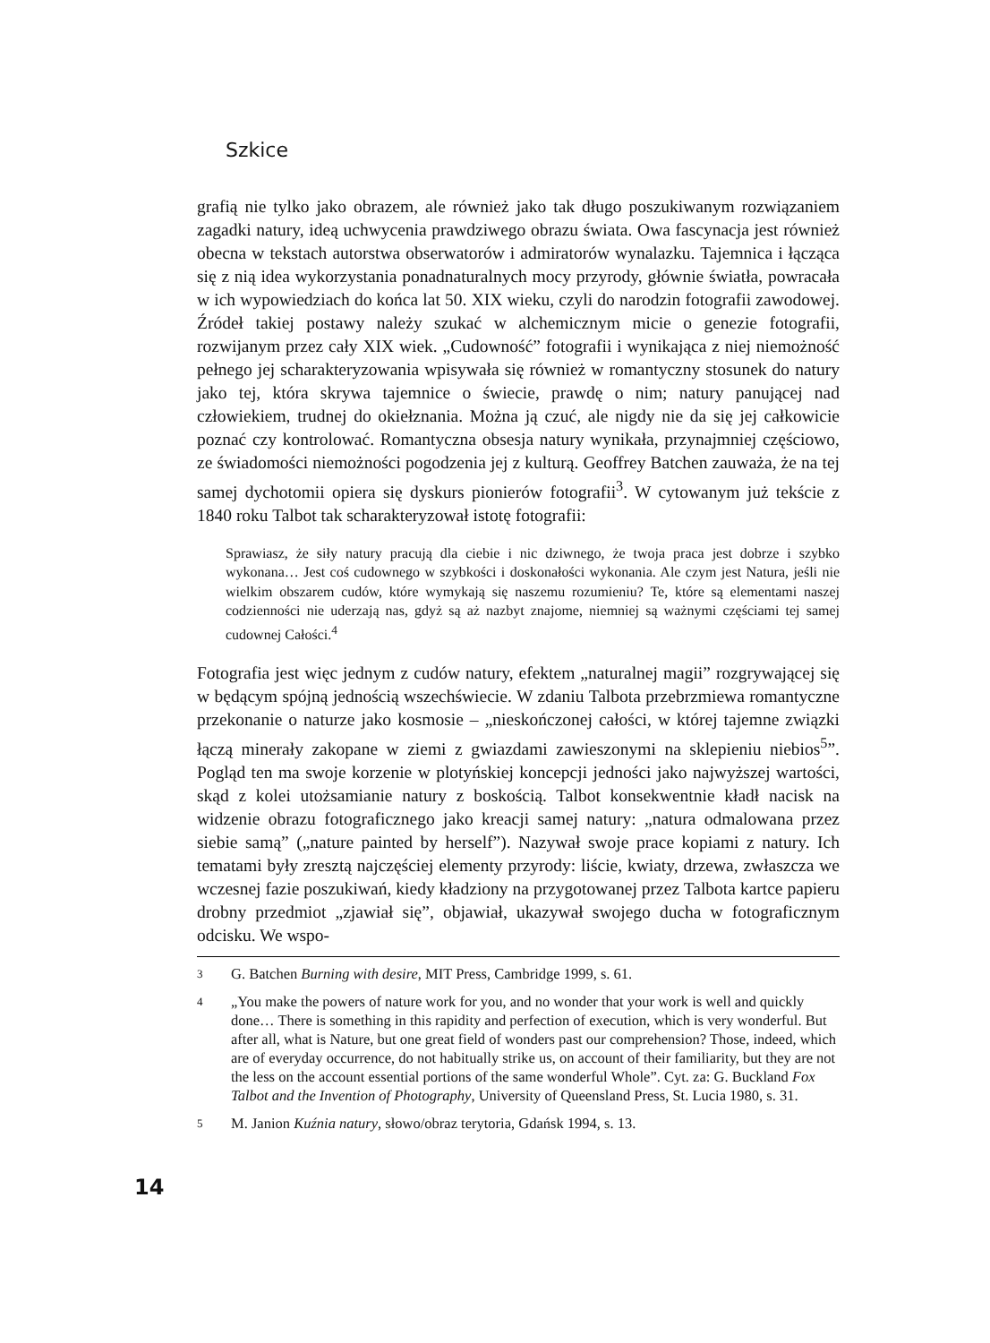Szkice
grafią nie tylko jako obrazem, ale również jako tak długo poszukiwanym rozwiązaniem zagadki natury, ideą uchwycenia prawdziwego obrazu świata. Owa fascynacja jest również obecna w tekstach autorstwa obserwatorów i admiratorów wynalazku. Tajemnica i łącząca się z nią idea wykorzystania ponadnaturalnych mocy przyrody, głównie światła, powracała w ich wypowiedziach do końca lat 50. XIX wieku, czyli do narodzin fotografii zawodowej. Źródeł takiej postawy należy szukać w alchemicznym micie o genezie fotografii, rozwijanym przez cały XIX wiek. „Cudowność” fotografii i wynikająca z niej niemożność pełnego jej scharakteryzowania wpisywała się również w romantyczny stosunek do natury jako tej, która skrywa tajemnice o świecie, prawdę o nim; natury panującej nad człowiekiem, trudnej do okiełznania. Można ją czuć, ale nigdy nie da się jej całkowicie poznać czy kontrolować. Romantyczna obsesja natury wynikała, przynajmniej częściowo, ze świadomości niemożności pogodzenia jej z kulturą. Geoffrey Batchen zauważa, że na tej samej dychotomii opiera się dyskurs pionierów fotografii<sup>3</sup>. W cytowanym już tekście z 1840 roku Talbot tak scharakteryzował istotę fotografii:
Sprawiasz, że siły natury pracują dla ciebie i nic dziwnego, że twoja praca jest dobrze i szybko wykonana… Jest coś cudownego w szybkości i doskonałości wykonania. Ale czym jest Natura, jeśli nie wielkim obszarem cudów, które wymykają się naszemu rozumieniu? Te, które są elementami naszej codzienności nie uderzają nas, gdyż są aż nazbyt znajome, niemniej są ważnymi częściami tej samej cudownej Całości.<sup>4</sup>
Fotografia jest więc jednym z cudów natury, efektem „naturalnej magii” rozgrywającej się w będącym spójną jednością wszechświecie. W zdaniu Talbota przebrzmiewa romantyczne przekonanie o naturze jako kosmosie – „nieskończonej całości, w której tajemne związki łączą minerały zakopane w ziemi z gwiazdami zawieszonymi na sklepieniu niebios<sup>5</sup>”. Pogląd ten ma swoje korzenie w plotyńskiej koncepcji jedności jako najwyższej wartości, skąd z kolei utożsamianie natury z boskością. Talbot konsekwentnie kładł nacisk na widzenie obrazu fotograficznego jako kreacji samej natury: „natura odmalowana przez siebie samą” („nature painted by herself”). Nazywał swoje prace kopiami z natury. Ich tematami były zresztą najczęściej elementy przyrody: liście, kwiaty, drzewa, zwłaszcza we wczesnej fazie poszukiwań, kiedy kładziony na przygotowanej przez Talbota kartce papieru drobny przedmiot „zjawiał się”, objawiał, ukazywał swojego ducha w fotograficznym odcisku. We wspo-
3 G. Batchen Burning with desire, MIT Press, Cambridge 1999, s. 61.
4 „You make the powers of nature work for you, and no wonder that your work is well and quickly done… There is something in this rapidity and perfection of execution, which is very wonderful. But after all, what is Nature, but one great field of wonders past our comprehension? Those, indeed, which are of everyday occurrence, do not habitually strike us, on account of their familiarity, but they are not the less on the account essential portions of the same wonderful Whole”. Cyt. za: G. Buckland Fox Talbot and the Invention of Photography, University of Queensland Press, St. Lucia 1980, s. 31.
5 M. Janion Kuźnia natury, słowo/obraz terytoria, Gdańsk 1994, s. 13.
14